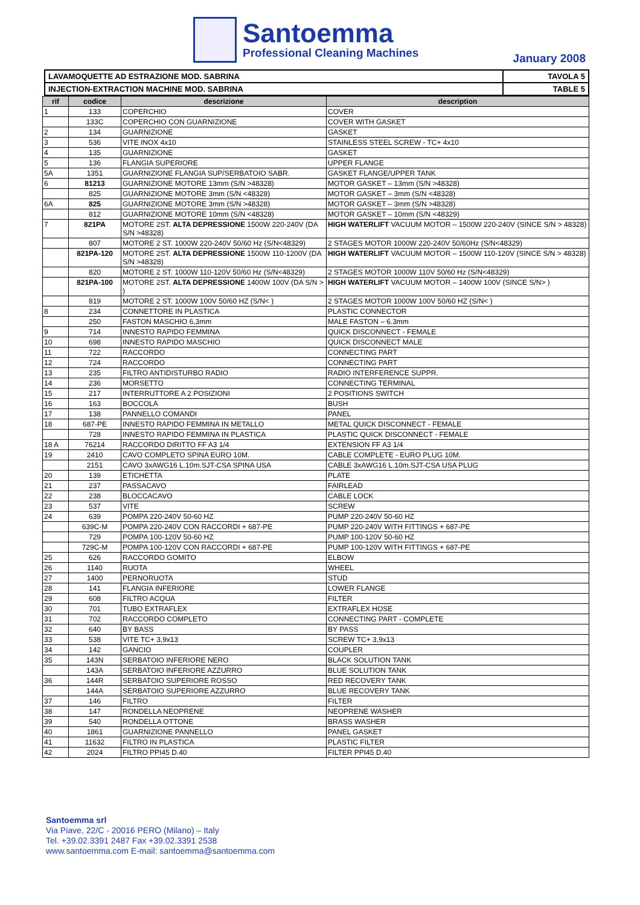Santoemma
Professional Cleaning Machines
January 2008
| LAVAMOQUETTE AD ESTRAZIONE MOD. SABRINA | TAVOLA 5 |
| INJECTION-EXTRACTION MACHINE MOD. SABRINA | TABLE 5 |
| rif | codice | descrizione | description |
| --- | --- | --- | --- |
| 1 | 133 | COPERCHIO | COVER |
| | 133C | COPERCHIO CON GUARNIZIONE | COVER WITH GASKET |
| 2 | 134 | GUARNIZIONE | GASKET |
| 3 | 536 | VITE INOX 4x10 | STAINLESS STEEL SCREW - TC+ 4x10 |
| 4 | 135 | GUARNIZIONE | GASKET |
| 5 | 136 | FLANGIA SUPERIORE | UPPER FLANGE |
| 5A | 1351 | GUARNIZIONE FLANGIA SUP/SERBATOIO SABR. | GASKET FLANGE/UPPER TANK |
| 6 | 81213 | GUARNIZIONE MOTORE 13mm (S/N >48328) | MOTOR GASKET – 13mm (S/N >48328) |
| | 825 | GUARNIZIONE MOTORE 3mm (S/N <48328) | MOTOR GASKET – 3mm (S/N <48328) |
| 6A | 825 | GUARNIZIONE MOTORE 3mm (S/N >48328) | MOTOR GASKET – 3mm (S/N >48328) |
| | 812 | GUARNIZIONE MOTORE 10mm (S/N <48328) | MOTOR GASKET – 10mm (S/N <48329) |
| 7 | 821PA | MOTORE 2ST. ALTA DEPRESSIONE 1500W 220-240V (DA S/N >48328) | HIGH WATERLIFT VACUUM MOTOR – 1500W 220-240V (SINCE S/N > 48328) |
| | 807 | MOTORE 2 ST. 1000W 220-240V 50/60 Hz (S/N<48329) | 2 STAGES MOTOR 1000W 220-240V 50/60Hz (S/N<48329) |
| | 821PA-120 | MOTORE 2ST. ALTA DEPRESSIONE 1500W 110-1200V (DA S/N >48328) | HIGH WATERLIFT VACUUM MOTOR – 1500W 110-120V (SINCE S/N > 48328) |
| | 820 | MOTORE 2 ST. 1000W 110-120V 50/60 Hz (S/N<48329) | 2 STAGES MOTOR 1000W 110V 50/60 Hz (S/N<48329) |
| | 821PA-100 | MOTORE 2ST. ALTA DEPRESSIONE 1400W 100V (DA S/N > ) | HIGH WATERLIFT VACUUM MOTOR – 1400W 100V (SINCE S/N> ) |
| | 819 | MOTORE 2 ST. 1000W 100V 50/60 HZ (S/N< ) | 2 STAGES MOTOR 1000W 100V 50/60 HZ (S/N< ) |
| 8 | 234 | CONNETTORE IN PLASTICA | PLASTIC CONNECTOR |
| | 250 | FASTON MASCHIO 6,3mm | MALE FASTON – 6.3mm |
| 9 | 714 | INNESTO RAPIDO FEMMINA | QUICK DISCONNECT - FEMALE |
| 10 | 698 | INNESTO RAPIDO MASCHIO | QUICK DISCONNECT MALE |
| 11 | 722 | RACCORDO | CONNECTING PART |
| 12 | 724 | RACCORDO | CONNECTING PART |
| 13 | 235 | FILTRO ANTIDISTURBO RADIO | RADIO INTERFERENCE SUPPR. |
| 14 | 236 | MORSETTO | CONNECTING TERMINAL |
| 15 | 217 | INTERRUTTORE A 2 POSIZIONI | 2 POSITIONS SWITCH |
| 16 | 163 | BOCCOLA | BUSH |
| 17 | 138 | PANNELLO COMANDI | PANEL |
| 18 | 687-PE | INNESTO RAPIDO FEMMINA IN METALLO | METAL QUICK DISCONNECT - FEMALE |
| | 728 | INNESTO RAPIDO FEMMINA IN PLASTICA | PLASTIC QUICK DISCONNECT - FEMALE |
| 18 A | 76214 | RACCORDO DIRITTO FF A3 1/4 | EXTENSION FF A3 1/4 |
| 19 | 2410 | CAVO COMPLETO SPINA EURO 10M. | CABLE COMPLETE - EURO PLUG 10M. |
| | 2151 | CAVO 3xAWG16 L.10m.SJT-CSA SPINA USA | CABLE 3xAWG16 L.10m.SJT-CSA USA PLUG |
| 20 | 139 | ETICHETTA | PLATE |
| 21 | 237 | PASSACAVO | FAIRLEAD |
| 22 | 238 | BLOCCACAVO | CABLE LOCK |
| 23 | 537 | VITE | SCREW |
| 24 | 639 | POMPA 220-240V 50-60 HZ | PUMP 220-240V 50-60 HZ |
| | 639C-M | POMPA 220-240V CON RACCORDI + 687-PE | PUMP 220-240V WITH FITTINGS + 687-PE |
| | 729 | POMPA 100-120V 50-60 HZ | PUMP 100-120V 50-60 HZ |
| | 729C-M | POMPA 100-120V CON RACCORDI + 687-PE | PUMP 100-120V WITH FITTINGS + 687-PE |
| 25 | 626 | RACCORDO GOMITO | ELBOW |
| 26 | 1140 | RUOTA | WHEEL |
| 27 | 1400 | PERNORUOTA | STUD |
| 28 | 141 | FLANGIA INFERIORE | LOWER FLANGE |
| 29 | 608 | FILTRO ACQUA | FILTER |
| 30 | 701 | TUBO EXTRAFLEX | EXTRAFLEX HOSE |
| 31 | 702 | RACCORDO COMPLETO | CONNECTING PART - COMPLETE |
| 32 | 640 | BY BASS | BY PASS |
| 33 | 538 | VITE TC+ 3,9x13 | SCREW TC+ 3,9x13 |
| 34 | 142 | GANCIO | COUPLER |
| 35 | 143N | SERBATOIO INFERIORE NERO | BLACK SOLUTION TANK |
| | 143A | SERBATOIO INFERIORE AZZURRO | BLUE SOLUTION TANK |
| 36 | 144R | SERBATOIO SUPERIORE ROSSO | RED RECOVERY TANK |
| | 144A | SERBATOIO SUPERIORE AZZURRO | BLUE RECOVERY TANK |
| 37 | 146 | FILTRO | FILTER |
| 38 | 147 | RONDELLA NEOPRENE | NEOPRENE WASHER |
| 39 | 540 | RONDELLA OTTONE | BRASS WASHER |
| 40 | 1861 | GUARNIZIONE PANNELLO | PANEL GASKET |
| 41 | 11632 | FILTRO IN PLASTICA | PLASTIC FILTER |
| 42 | 2024 | FILTRO PPI45 D.40 | FILTER PPI45 D.40 |
Santoemma srl
Via Piave, 22/C - 20016 PERO (Milano) – Italy
Tel. +39.02.3391 2487 Fax +39.02.3391 2538
www.santoemma.com E-mail: santoemma@santoemma.com